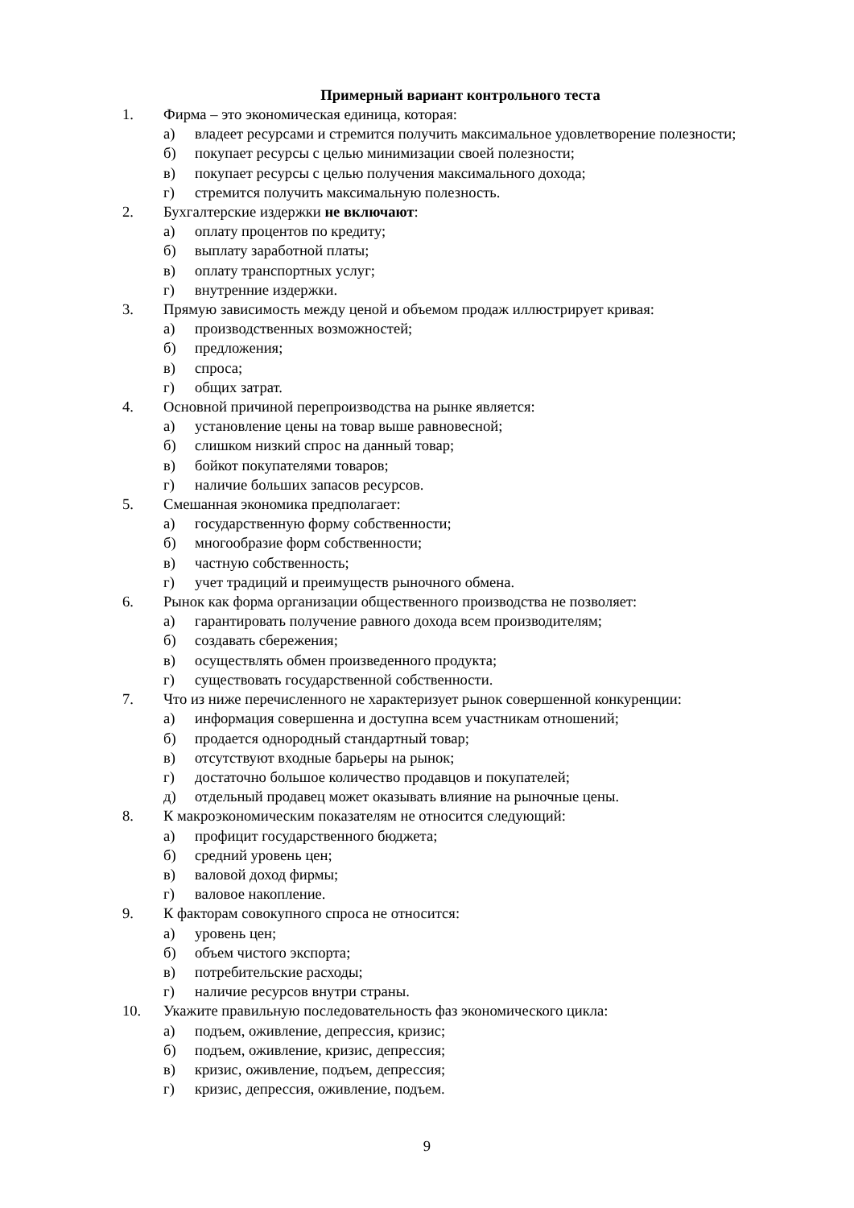Примерный вариант контрольного теста
1. Фирма – это экономическая единица, которая:
а) владеет ресурсами и стремится получить максимальное удовлетворение полезности;
б) покупает ресурсы с целью минимизации своей полезности;
в) покупает ресурсы с целью получения максимального дохода;
г) стремится получить максимальную полезность.
2. Бухгалтерские издержки не включают:
а) оплату процентов по кредиту;
б) выплату заработной платы;
в) оплату транспортных услуг;
г) внутренние издержки.
3. Прямую зависимость между ценой и объемом продаж иллюстрирует кривая:
а) производственных возможностей;
б) предложения;
в) спроса;
г) общих затрат.
4. Основной причиной перепроизводства на рынке является:
а) установление цены на товар выше равновесной;
б) слишком низкий спрос на данный товар;
в) бойкот покупателями товаров;
г) наличие больших запасов ресурсов.
5. Смешанная экономика предполагает:
а) государственную форму собственности;
б) многообразие форм собственности;
в) частную собственность;
г) учет традиций и преимуществ рыночного обмена.
6. Рынок как форма организации общественного производства не позволяет:
а) гарантировать получение равного дохода всем производителям;
б) создавать сбережения;
в) осуществлять обмен произведенного продукта;
г) существовать государственной собственности.
7. Что из ниже перечисленного не характеризует рынок совершенной конкуренции:
а) информация совершенна и доступна всем участникам отношений;
б) продается однородный стандартный товар;
в) отсутствуют входные барьеры на рынок;
г) достаточно большое количество продавцов и покупателей;
д) отдельный продавец может оказывать влияние на рыночные цены.
8. К макроэкономическим показателям не относится следующий:
а) профицит государственного бюджета;
б) средний уровень цен;
в) валовой доход фирмы;
г) валовое накопление.
9. К факторам совокупного спроса не относится:
а) уровень цен;
б) объем чистого экспорта;
в) потребительские расходы;
г) наличие ресурсов внутри страны.
10. Укажите правильную последовательность фаз экономического цикла:
а) подъем, оживление, депрессия, кризис;
б) подъем, оживление, кризис, депрессия;
в) кризис, оживление, подъем, депрессия;
г) кризис, депрессия, оживление, подъем.
9